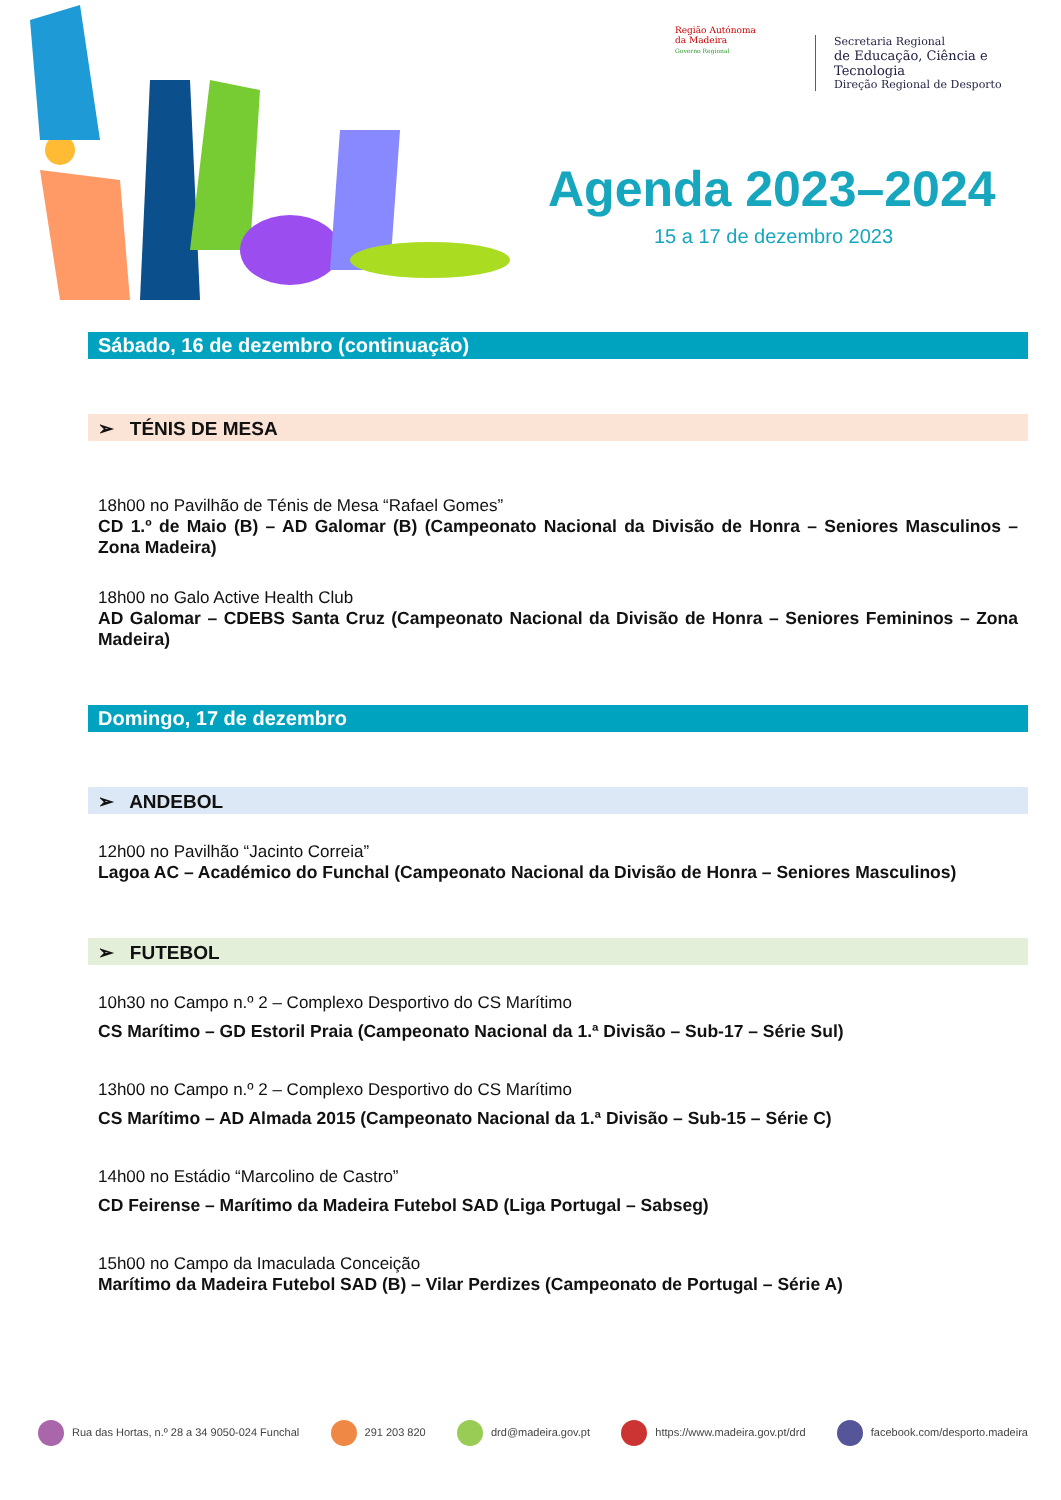Região Autónoma
da Madeira
Governo Regional
Secretaria Regional
de Educação, Ciência e Tecnologia
Direção Regional de Desporto
Agenda 2023–2024
15 a 17 de dezembro 2023
Sábado, 16 de dezembro (continuação)
➢ TÉNIS DE MESA
18h00 no Pavilhão de Ténis de Mesa “Rafael Gomes”
CD 1.º de Maio (B) – AD Galomar (B) (Campeonato Nacional da Divisão de Honra – Seniores Masculinos – Zona Madeira)
18h00 no Galo Active Health Club
AD Galomar – CDEBS Santa Cruz (Campeonato Nacional da Divisão de Honra – Seniores Femininos – Zona Madeira)
Domingo, 17 de dezembro
➢ ANDEBOL
12h00 no Pavilhão “Jacinto Correia”
Lagoa AC – Académico do Funchal (Campeonato Nacional da Divisão de Honra – Seniores Masculinos)
➢ FUTEBOL
10h30 no Campo n.º 2 – Complexo Desportivo do CS Marítimo
CS Marítimo – GD Estoril Praia (Campeonato Nacional da 1.ª Divisão – Sub-17 – Série Sul)
13h00 no Campo n.º 2 – Complexo Desportivo do CS Marítimo
CS Marítimo – AD Almada 2015 (Campeonato Nacional da 1.ª Divisão – Sub-15 – Série C)
14h00 no Estádio “Marcolino de Castro”
CD Feirense – Marítimo da Madeira Futebol SAD (Liga Portugal – Sabseg)
15h00 no Campo da Imaculada Conceição
Marítimo da Madeira Futebol SAD (B) – Vilar Perdizes (Campeonato de Portugal – Série A)
Rua das Hortas, n.º 28 a 34 9050-024 Funchal 291 203 820 drd@madeira.gov.pt https://www.madeira.gov.pt/drd facebook.com/desporto.madeira